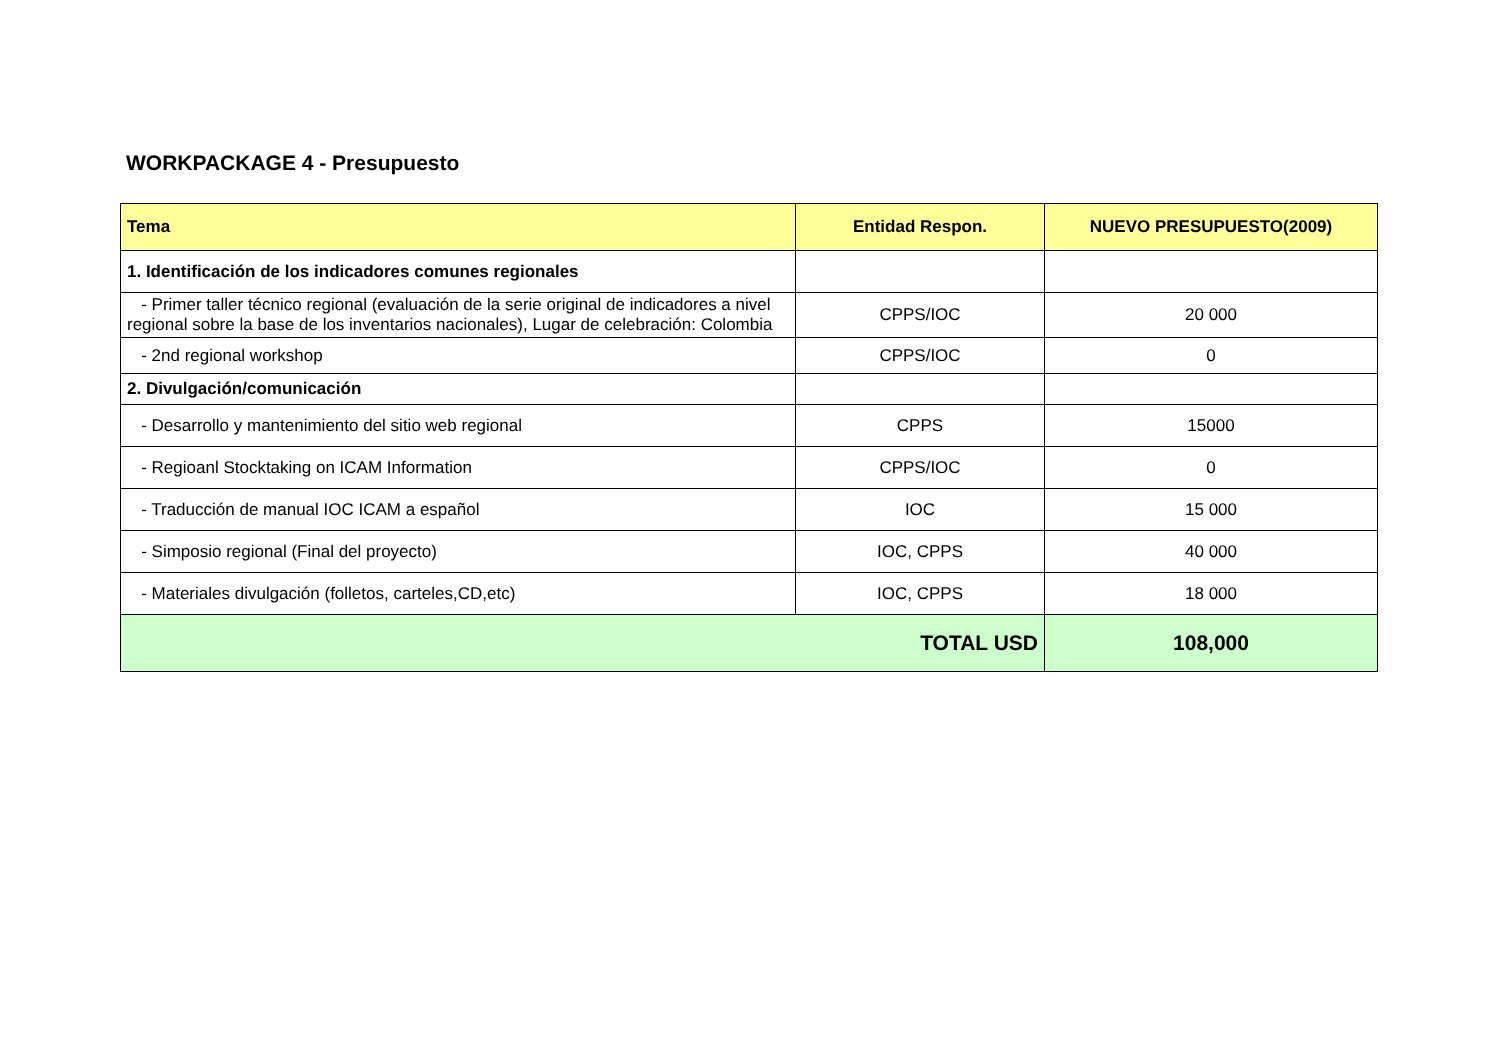WORKPACKAGE 4 - Presupuesto
| Tema | Entidad Respon. | NUEVO PRESUPUESTO(2009) |
| --- | --- | --- |
| 1. Identificación de los indicadores comunes regionales | | |
| - Primer taller técnico regional (evaluación de la serie original de indicadores a nivel regional sobre la base de los inventarios nacionales), Lugar de celebración: Colombia | CPPS/IOC | 20 000 |
| - 2nd regional workshop | CPPS/IOC | 0 |
| 2. Divulgación/comunicación | | |
| - Desarrollo y mantenimiento del sitio web regional | CPPS | 15000 |
| - Regioanl Stocktaking on ICAM Information | CPPS/IOC | 0 |
| - Traducción de manual IOC ICAM a español | IOC | 15 000 |
| - Simposio regional (Final del proyecto) | IOC, CPPS | 40 000 |
| - Materiales divulgación (folletos, carteles,CD,etc) | IOC, CPPS | 18 000 |
| TOTAL USD | | 108,000 |